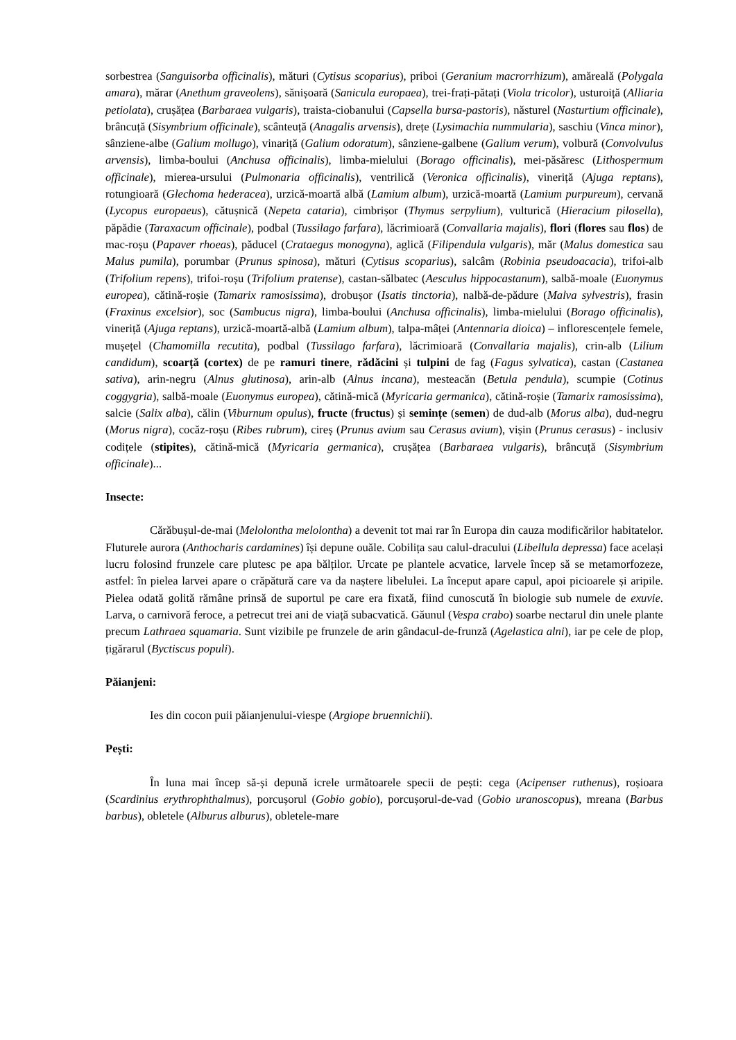sorbestrea (Sanguisorba officinalis), mături (Cytisus scoparius), priboi (Geranium macrorrhizum), amăreală (Polygala amara), mărar (Anethum graveolens), sănișoară (Sanicula europaea), trei-frați-pătați (Viola tricolor), usturoiță (Alliaria petiolata), crușățea (Barbaraea vulgaris), traista-ciobanului (Capsella bursa-pastoris), năsturel (Nasturtium officinale), brâncuță (Sisymbrium officinale), scânteuță (Anagalis arvensis), drețe (Lysimachia nummularia), saschiu (Vinca minor), sânziene-albe (Galium mollugo), vinariță (Galium odoratum), sânziene-galbene (Galium verum), volbură (Convolvulus arvensis), limba-boului (Anchusa officinalis), limba-mielului (Borago officinalis), mei-păsăresc (Lithospermum officinale), mierea-ursului (Pulmonaria officinalis), ventrilică (Veronica officinalis), vineriță (Ajuga reptans), rotungioară (Glechoma hederacea), urzică-moartă albă (Lamium album), urzică-moartă (Lamium purpureum), cervană (Lycopus europaeus), cătușnică (Nepeta cataria), cimbrișor (Thymus serpylium), vulturică (Hieracium pilosella), păpădie (Taraxacum officinale), podbal (Tussilago farfara), lăcrimioară (Convallaria majalis), flori (flores sau flos) de mac-roșu (Papaver rhoeas), păducel (Crataegus monogyna), aglică (Filipendula vulgaris), măr (Malus domestica sau Malus pumila), porumbar (Prunus spinosa), mături (Cytisus scoparius), salcâm (Robinia pseudoacacia), trifoi-alb (Trifolium repens), trifoi-roșu (Trifolium pratense), castan-sălbatec (Aesculus hippocastanum), salbă-moale (Euonymus europea), cătină-roșie (Tamarix ramosissima), drobușor (Isatis tinctoria), nalbă-de-pădure (Malva sylvestris), frasin (Fraxinus excelsior), soc (Sambucus nigra), limba-boului (Anchusa officinalis), limba-mielului (Borago officinalis), vineriță (Ajuga reptans), urzică-moartă-albă (Lamium album), talpa-mâței (Antennaria dioica) – inflorescențele femele, mușețel (Chamomilla recutita), podbal (Tussilago farfara), lăcrimioară (Convallaria majalis), crin-alb (Lilium candidum), scoarță (cortex) de pe ramuri tinere, rădăcini și tulpini de fag (Fagus sylvatica), castan (Castanea sativa), arin-negru (Alnus glutinosa), arin-alb (Alnus incana), mesteacăn (Betula pendula), scumpie (Cotinus coggygria), salbă-moale (Euonymus europea), cătină-mică (Myricaria germanica), cătină-roșie (Tamarix ramosissima), salcie (Salix alba), călin (Viburnum opulus), fructe (fructus) și semințe (semen) de dud-alb (Morus alba), dud-negru (Morus nigra), cocăz-roșu (Ribes rubrum), cireș (Prunus avium sau Cerasus avium), vișin (Prunus cerasus) - inclusiv codițele (stipites), cătină-mică (Myricaria germanica), crușățea (Barbaraea vulgaris), brâncuță (Sisymbrium officinale)...
Insecte:
Cărăbușul-de-mai (Melolontha melolontha) a devenit tot mai rar în Europa din cauza modificărilor habitatelor. Fluturele aurora (Anthocharis cardamines) își depune ouăle. Cobilița sau calul-dracului (Libellula depressa) face același lucru folosind frunzele care plutesc pe apa bălților. Urcate pe plantele acvatice, larvele încep să se metamorfozeze, astfel: în pielea larvei apare o crăpătură care va da naștere libelulei. La început apare capul, apoi picioarele și aripile. Pielea odată golită rămâne prinsă de suportul pe care era fixată, fiind cunoscută în biologie sub numele de exuvie. Larva, o carnivoră feroce, a petrecut trei ani de viață subacvatică. Găunul (Vespa crabo) soarbe nectarul din unele plante precum Lathraea squamaria. Sunt vizibile pe frunzele de arin gândacul-de-frunză (Agelastica alni), iar pe cele de plop, țigărarul (Byctiscus populi).
Păianjeni:
Ies din cocon puii păianjenului-viespe (Argiope bruennichii).
Pești:
În luna mai încep să-și depună icrele următoarele specii de pești: cega (Acipenser ruthenus), roșioara (Scardinius erythrophthalmus), porcușorul (Gobio gobio), porcușorul-de-vad (Gobio uranoscopus), mreana (Barbus barbus), obletele (Alburus alburus), obletele-mare